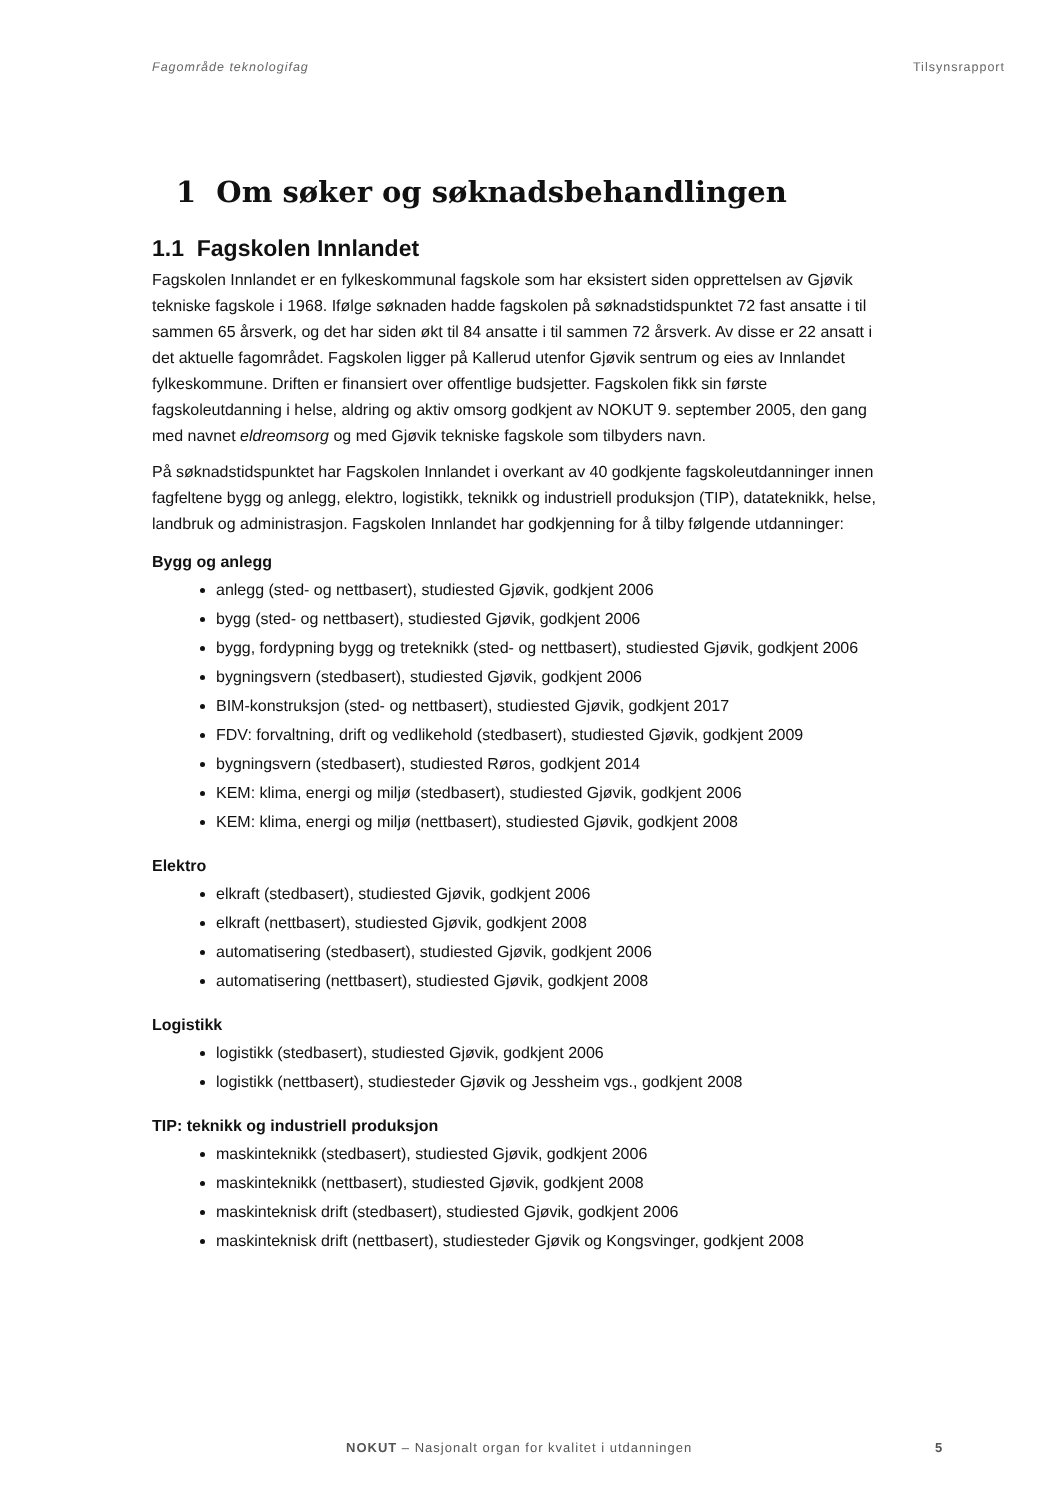Fagområde teknologifag Tilsynsrapport
1 Om søker og søknadsbehandlingen
1.1 Fagskolen Innlandet
Fagskolen Innlandet er en fylkeskommunal fagskole som har eksistert siden opprettelsen av Gjøvik tekniske fagskole i 1968. Ifølge søknaden hadde fagskolen på søknadstidspunktet 72 fast ansatte i til sammen 65 årsverk, og det har siden økt til 84 ansatte i til sammen 72 årsverk. Av disse er 22 ansatt i det aktuelle fagområdet. Fagskolen ligger på Kallerud utenfor Gjøvik sentrum og eies av Innlandet fylkeskommune. Driften er finansiert over offentlige budsjetter. Fagskolen fikk sin første fagskoleutdanning i helse, aldring og aktiv omsorg godkjent av NOKUT 9. september 2005, den gang med navnet eldreomsorg og med Gjøvik tekniske fagskole som tilbyders navn.
På søknadstidspunktet har Fagskolen Innlandet i overkant av 40 godkjente fagskoleutdanninger innen fagfeltene bygg og anlegg, elektro, logistikk, teknikk og industriell produksjon (TIP), datateknikk, helse, landbruk og administrasjon. Fagskolen Innlandet har godkjenning for å tilby følgende utdanninger:
Bygg og anlegg
anlegg (sted- og nettbasert), studiested Gjøvik, godkjent 2006
bygg (sted- og nettbasert), studiested Gjøvik, godkjent 2006
bygg, fordypning bygg og treteknikk (sted- og nettbasert), studiested Gjøvik, godkjent 2006
bygningsvern (stedbasert), studiested Gjøvik, godkjent 2006
BIM-konstruksjon (sted- og nettbasert), studiested Gjøvik, godkjent 2017
FDV: forvaltning, drift og vedlikehold (stedbasert), studiested Gjøvik, godkjent 2009
bygningsvern (stedbasert), studiested Røros, godkjent 2014
KEM: klima, energi og miljø (stedbasert), studiested Gjøvik, godkjent 2006
KEM: klima, energi og miljø (nettbasert), studiested Gjøvik, godkjent 2008
Elektro
elkraft (stedbasert), studiested Gjøvik, godkjent 2006
elkraft (nettbasert), studiested Gjøvik, godkjent 2008
automatisering (stedbasert), studiested Gjøvik, godkjent 2006
automatisering (nettbasert), studiested Gjøvik, godkjent 2008
Logistikk
logistikk (stedbasert), studiested Gjøvik, godkjent 2006
logistikk (nettbasert), studiesteder Gjøvik og Jessheim vgs., godkjent 2008
TIP: teknikk og industriell produksjon
maskinteknikk (stedbasert), studiested Gjøvik, godkjent 2006
maskinteknikk (nettbasert), studiested Gjøvik, godkjent 2008
maskinteknisk drift (stedbasert), studiested Gjøvik, godkjent 2006
maskinteknisk drift (nettbasert), studiesteder Gjøvik og Kongsvinger, godkjent 2008
NOKUT – Nasjonalt organ for kvalitet i utdanningen 5